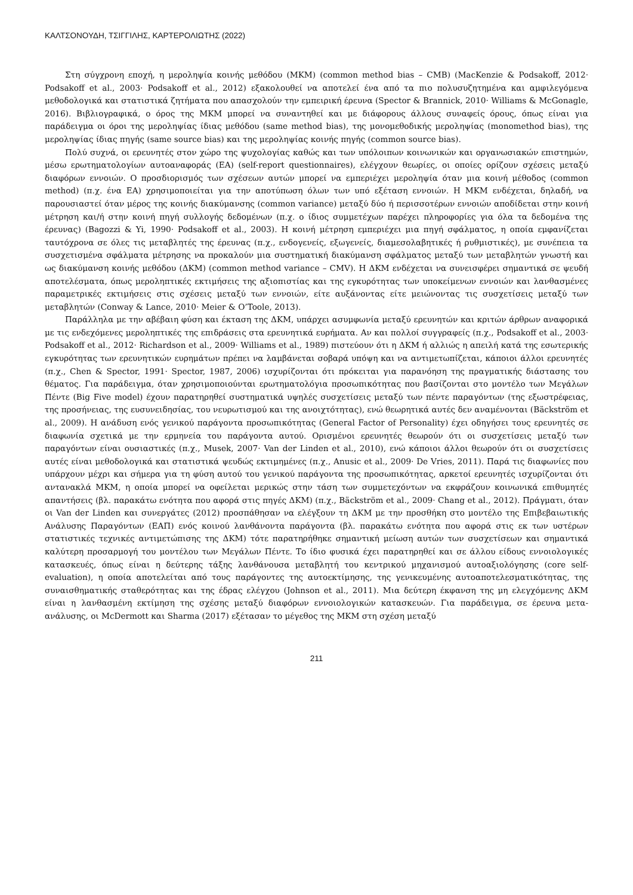ΚΑΛΤΣΟΝΟΥΔΗ, ΤΣΙΓΓΙΛΗΣ, ΚΑΡΤΕΡΟΛΙΩΤΗΣ (2022)
Στη σύγχρονη εποχή, η μεροληψία κοινής μεθόδου (ΜΚΜ) (common method bias – CMB) (MacKenzie & Podsakoff, 2012· Podsakoff et al., 2003· Podsakoff et al., 2012) εξακολουθεί να αποτελεί ένα από τα πιο πολυσυζητημένα και αμφιλεγόμενα μεθοδολογικά και στατιστικά ζητήματα που απασχολούν την εμπειρική έρευνα (Spector & Brannick, 2010· Williams & McGonagle, 2016). Βιβλιογραφικά, ο όρος της ΜΚΜ μπορεί να συναντηθεί και με διάφορους άλλους συναφείς όρους, όπως είναι για παράδειγμα οι όροι της μεροληψίας ίδιας μεθόδου (same method bias), της μονομεθοδικής μεροληψίας (monomethod bias), της μεροληψίας ίδιας πηγής (same source bias) και της μεροληψίας κοινής πηγής (common source bias).
Πολύ συχνά, οι ερευνητές στον χώρο της ψυχολογίας καθώς και των υπόλοιπων κοινωνικών και οργανωσιακών επιστημών, μέσω ερωτηματολογίων αυτοαναφοράς (ΕΑ) (self-report questionnaires), ελέγχουν θεωρίες, οι οποίες ορίζουν σχέσεις μεταξύ διαφόρων εννοιών. Ο προσδιορισμός των σχέσεων αυτών μπορεί να εμπεριέχει μεροληψία όταν μια κοινή μέθοδος (common method) (π.χ. ένα ΕΑ) χρησιμοποιείται για την αποτύπωση όλων των υπό εξέταση εννοιών. Η ΜΚΜ ενδέχεται, δηλαδή, να παρουσιαστεί όταν μέρος της κοινής διακύμανσης (common variance) μεταξύ δύο ή περισσοτέρων εννοιών αποδίδεται στην κοινή μέτρηση και/ή στην κοινή πηγή συλλογής δεδομένων (π.χ. ο ίδιος συμμετέχων παρέχει πληροφορίες για όλα τα δεδομένα της έρευνας) (Bagozzi & Yi, 1990· Podsakoff et al., 2003). Η κοινή μέτρηση εμπεριέχει μια πηγή σφάλματος, η οποία εμφανίζεται ταυτόχρονα σε όλες τις μεταβλητές της έρευνας (π.χ., ενδογενείς, εξωγενείς, διαμεσολαβητικές ή ρυθμιστικές), με συνέπεια τα συσχετισμένα σφάλματα μέτρησης να προκαλούν μια συστηματική διακύμανση σφάλματος μεταξύ των μεταβλητών γνωστή και ως διακύμανση κοινής μεθόδου (ΔΚΜ) (common method variance – CMV). Η ΔΚΜ ενδέχεται να συνεισφέρει σημαντικά σε ψευδή αποτελέσματα, όπως μεροληπτικές εκτιμήσεις της αξιοπιστίας και της εγκυρότητας των υποκείμενων εννοιών και λανθασμένες παραμετρικές εκτιμήσεις στις σχέσεις μεταξύ των εννοιών, είτε αυξάνοντας είτε μειώνοντας τις συσχετίσεις μεταξύ των μεταβλητών (Conway & Lance, 2010· Meier & O’Toole, 2013).
Παράλληλα με την αβέβαιη φύση και έκταση της ΔΚΜ, υπάρχει ασυμφωνία μεταξύ ερευνητών και κριτών άρθρων αναφορικά με τις ενδεχόμενες μεροληπτικές της επιδράσεις στα ερευνητικά ευρήματα. Αν και πολλοί συγγραφείς (π.χ., Podsakoff et al., 2003· Podsakoff et al., 2012· Richardson et al., 2009· Williams et al., 1989) πιστεύουν ότι η ΔΚΜ ή αλλιώς η απειλή κατά της εσωτερικής εγκυρότητας των ερευνητικών ευρημάτων πρέπει να λαμβάνεται σοβαρά υπόψη και να αντιμετωπίζεται, κάποιοι άλλοι ερευνητές (π.χ., Chen & Spector, 1991· Spector, 1987, 2006) ισχυρίζονται ότι πρόκειται για παρανόηση της πραγματικής διάστασης του θέματος. Για παράδειγμα, όταν χρησιμοποιούνται ερωτηματολόγια προσωπικότητας που βασίζονται στο μοντέλο των Μεγάλων Πέντε (Big Five model) έχουν παρατηρηθεί συστηματικά υψηλές συσχετίσεις μεταξύ των πέντε παραγόντων (της εξωστρέφειας, της προσήνειας, της ευσυνειδησίας, του νευρωτισμού και της ανοιχτότητας), ενώ θεωρητικά αυτές δεν αναμένονται (Bäckström et al., 2009). Η ανάδυση ενός γενικού παράγοντα προσωπικότητας (General Factor of Personality) έχει οδηγήσει τους ερευνητές σε διαφωνία σχετικά με την ερμηνεία του παράγοντα αυτού. Ορισμένοι ερευνητές θεωρούν ότι οι συσχετίσεις μεταξύ των παραγόντων είναι ουσιαστικές (π.χ., Musek, 2007· Van der Linden et al., 2010), ενώ κάποιοι άλλοι θεωρούν ότι οι συσχετίσεις αυτές είναι μεθοδολογικά και στατιστικά ψευδώς εκτιμημένες (π.χ., Anusic et al., 2009· De Vries, 2011). Παρά τις διαφωνίες που υπάρχουν μέχρι και σήμερα για τη φύση αυτού του γενικού παράγοντα της προσωπικότητας, αρκετοί ερευνητές ισχυρίζονται ότι αντανακλά ΜΚΜ, η οποία μπορεί να οφείλεται μερικώς στην τάση των συμμετεχόντων να εκφράζουν κοινωνικά επιθυμητές απαντήσεις (βλ. παρακάτω ενότητα που αφορά στις πηγές ΔΚΜ) (π.χ., Bäckström et al., 2009· Chang et al., 2012). Πράγματι, όταν οι Van der Linden και συνεργάτες (2012) προσπάθησαν να ελέγξουν τη ΔΚΜ με την προσθήκη στο μοντέλο της Επιβεβαιωτικής Ανάλυσης Παραγόντων (ΕΑΠ) ενός κοινού λανθάνοντα παράγοντα (βλ. παρακάτω ενότητα που αφορά στις εκ των υστέρων στατιστικές τεχνικές αντιμετώπισης της ΔΚΜ) τότε παρατηρήθηκε σημαντική μείωση αυτών των συσχετίσεων και σημαντικά καλύτερη προσαρμογή του μοντέλου των Μεγάλων Πέντε. Το ίδιο φυσικά έχει παρατηρηθεί και σε άλλου είδους εννοιολογικές κατασκευές, όπως είναι η δεύτερης τάξης λανθάνουσα μεταβλητή του κεντρικού μηχανισμού αυτοαξιολόγησης (core self-evaluation), η οποία αποτελείται από τους παράγοντες της αυτοεκτίμησης, της γενικευμένης αυτοαποτελεσματικότητας, της συναισθηματικής σταθερότητας και της έδρας ελέγχου (Johnson et al., 2011). Μια δεύτερη έκφανση της μη ελεγχόμενης ΔΚΜ είναι η λανθασμένη εκτίμηση της σχέσης μεταξύ διαφόρων εννοιολογικών κατασκευών. Για παράδειγμα, σε έρευνα μετα-ανάλυσης, οι McDermott και Sharma (2017) εξέτασαν το μέγεθος της ΜΚΜ στη σχέση μεταξύ
211